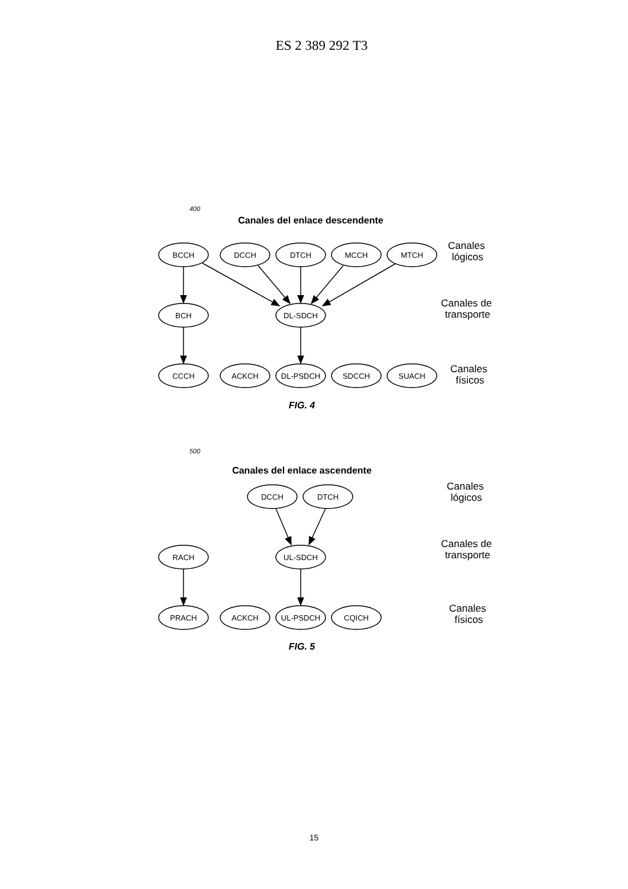ES 2 389 292 T3
BCCH
DCCH
DTCH
MCCH
MTCH
BCH
DL-SDCH
CCCH
ACKCH
DL-PSDCH
SDCCH
SUACH
DCCH
DTCH
RACH
UL-SDCH
PRACH
ACKCH
UL-PSDCH
CQICH
Canales
lógicos
Canales de
transporte
Canales
físicos
Canales
lógicos
Canales de
transporte
Canales
físicos
Canales del enlace descendente
Canales del enlace ascendente
FIG. 4
FIG. 5
400
500
15